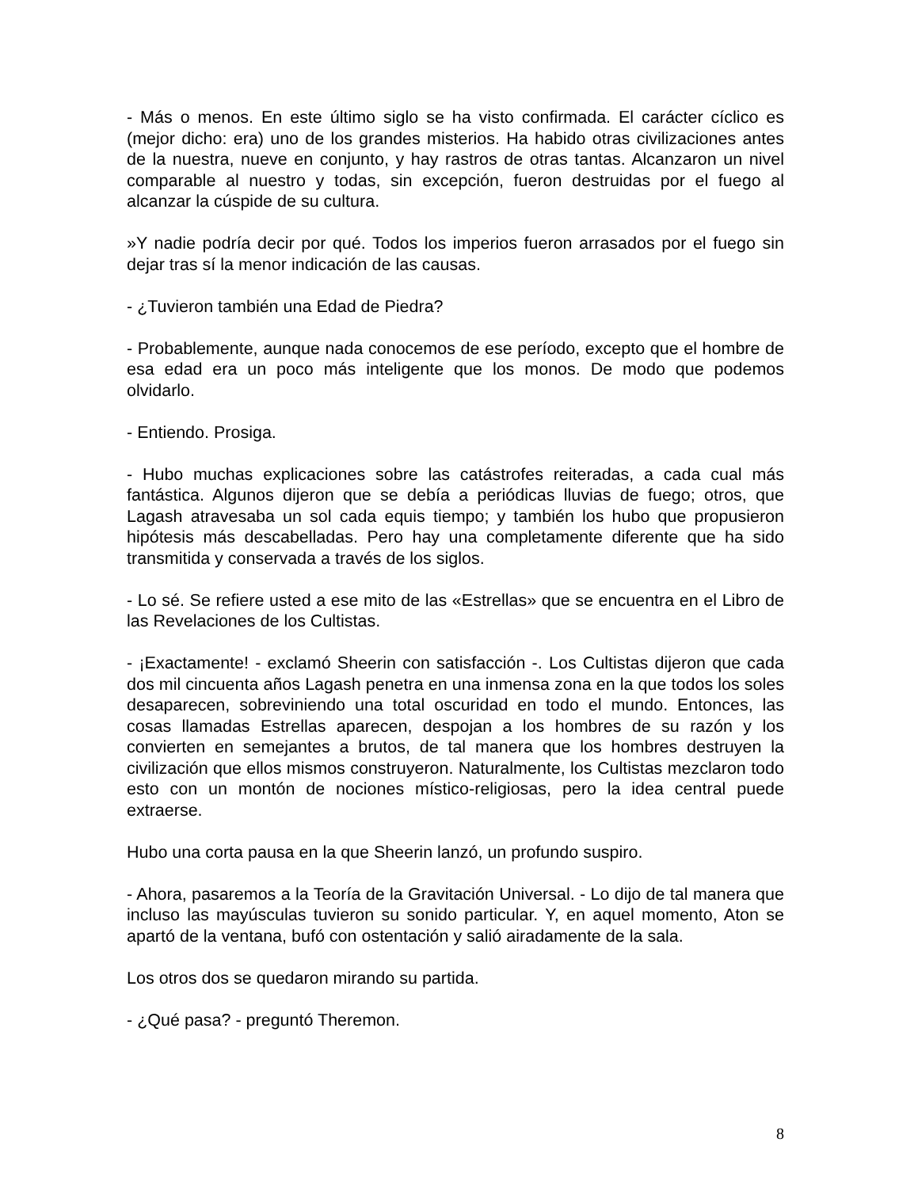- Más o menos. En este último siglo se ha visto confirmada. El carácter cíclico es (mejor dicho: era) uno de los grandes misterios. Ha habido otras civilizaciones antes de la nuestra, nueve en conjunto, y hay rastros de otras tantas. Alcanzaron un nivel comparable al nuestro y todas, sin excepción, fueron destruidas por el fuego al alcanzar la cúspide de su cultura.
»Y nadie podría decir por qué. Todos los imperios fueron arrasados por el fuego sin dejar tras sí la menor indicación de las causas.
- ¿Tuvieron también una Edad de Piedra?
- Probablemente, aunque nada conocemos de ese período, excepto que el hombre de esa edad era un poco más inteligente que los monos. De modo que podemos olvidarlo.
- Entiendo. Prosiga.
- Hubo muchas explicaciones sobre las catástrofes reiteradas, a cada cual más fantástica. Algunos dijeron que se debía a periódicas lluvias de fuego; otros, que Lagash atravesaba un sol cada equis tiempo; y también los hubo que propusieron hipótesis más descabelladas. Pero hay una completamente diferente que ha sido transmitida y conservada a través de los siglos.
- Lo sé. Se refiere usted a ese mito de las «Estrellas» que se encuentra en el Libro de las Revelaciones de los Cultistas.
- ¡Exactamente! - exclamó Sheerin con satisfacción -. Los Cultistas dijeron que cada dos mil cincuenta años Lagash penetra en una inmensa zona en la que todos los soles desaparecen, sobreviniendo una total oscuridad en todo el mundo. Entonces, las cosas llamadas Estrellas aparecen, despojan a los hombres de su razón y los convierten en semejantes a brutos, de tal manera que los hombres destruyen la civilización que ellos mismos construyeron. Naturalmente, los Cultistas mezclaron todo esto con un montón de nociones místico-religiosas, pero la idea central puede extraerse.
Hubo una corta pausa en la que Sheerin lanzó, un profundo suspiro.
- Ahora, pasaremos a la Teoría de la Gravitación Universal. - Lo dijo de tal manera que incluso las mayúsculas tuvieron su sonido particular. Y, en aquel momento, Aton se apartó de la ventana, bufó con ostentación y salió airadamente de la sala.
Los otros dos se quedaron mirando su partida.
- ¿Qué pasa? - preguntó Theremon.
8